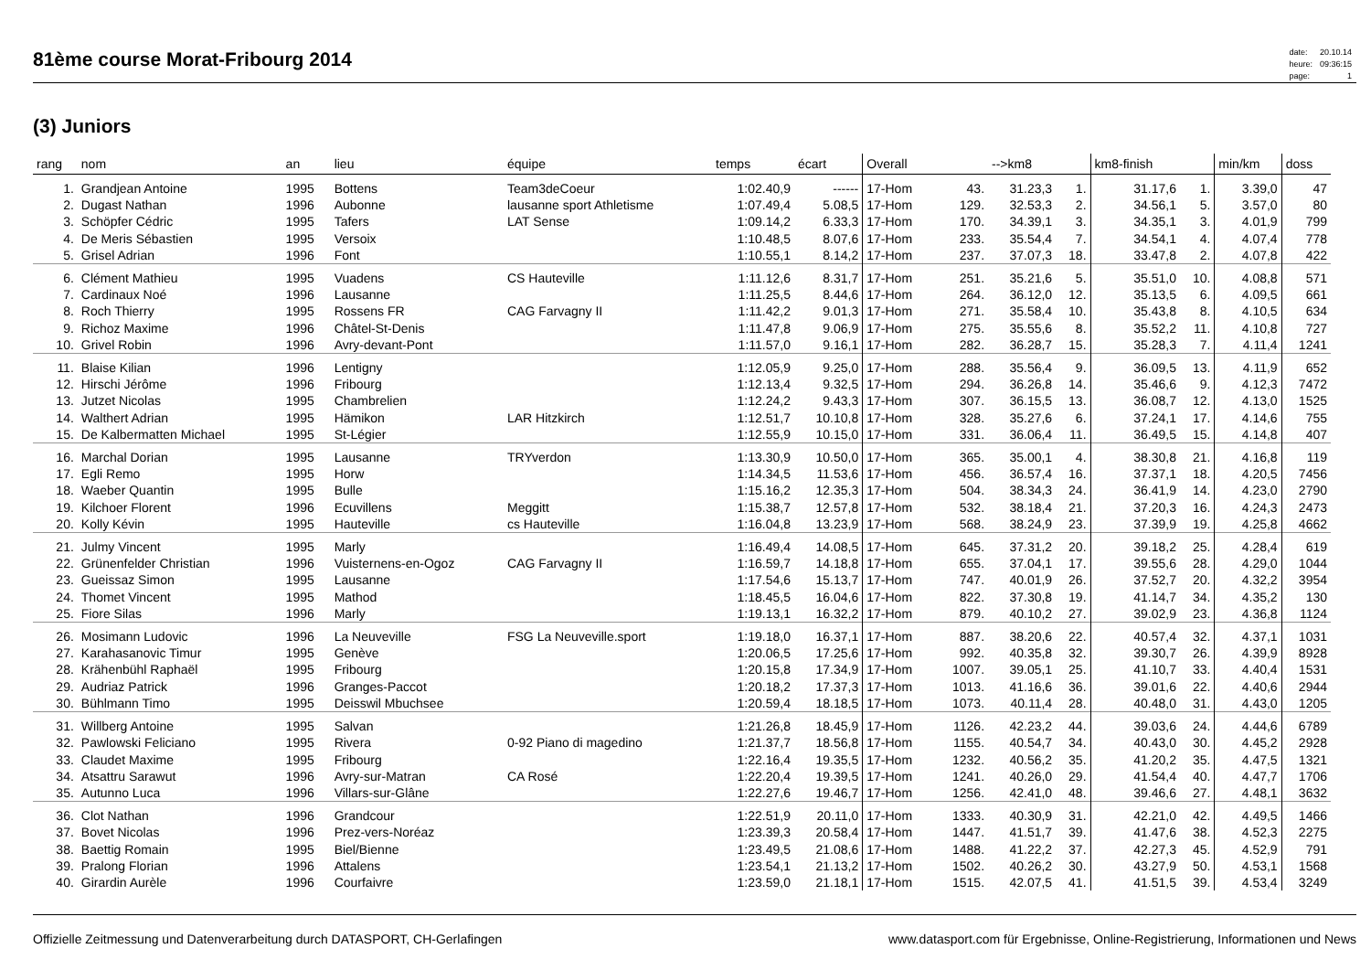81ème course Morat-Fribourg 2014
| date: | 20.10.14 |
| heure: | 09:36:15 |
| page: | 1 |
(3) Juniors
| rang | nom | an | lieu | équipe | temps | écart | Overall | | -->km8 | | km8-finish | | min/km | doss |
| --- | --- | --- | --- | --- | --- | --- | --- | --- | --- | --- | --- | --- | --- | --- |
| 1. | Grandjean Antoine | 1995 | Bottens | Team3deCoeur | 1:02.40,9 | ------ | 17-Hom | 43. | 31.23,3 | 1. | 31.17,6 | 1. | 3.39,0 | 47 |
| 2. | Dugast Nathan | 1996 | Aubonne | lausanne sport Athletisme | 1:07.49,4 | 5.08,5 | 17-Hom | 129. | 32.53,3 | 2. | 34.56,1 | 5. | 3.57,0 | 80 |
| 3. | Schöpfer Cédric | 1995 | Tafers | LAT Sense | 1:09.14,2 | 6.33,3 | 17-Hom | 170. | 34.39,1 | 3. | 34.35,1 | 3. | 4.01,9 | 799 |
| 4. | De Meris Sébastien | 1995 | Versoix | | 1:10.48,5 | 8.07,6 | 17-Hom | 233. | 35.54,4 | 7. | 34.54,1 | 4. | 4.07,4 | 778 |
| 5. | Grisel Adrian | 1996 | Font | | 1:10.55,1 | 8.14,2 | 17-Hom | 237. | 37.07,3 | 18. | 33.47,8 | 2. | 4.07,8 | 422 |
| 6. | Clément Mathieu | 1995 | Vuadens | CS Hauteville | 1:11.12,6 | 8.31,7 | 17-Hom | 251. | 35.21,6 | 5. | 35.51,0 | 10. | 4.08,8 | 571 |
| 7. | Cardinaux Noé | 1996 | Lausanne | | 1:11.25,5 | 8.44,6 | 17-Hom | 264. | 36.12,0 | 12. | 35.13,5 | 6. | 4.09,5 | 661 |
| 8. | Roch Thierry | 1995 | Rossens FR | CAG Farvagny II | 1:11.42,2 | 9.01,3 | 17-Hom | 271. | 35.58,4 | 10. | 35.43,8 | 8. | 4.10,5 | 634 |
| 9. | Richoz Maxime | 1996 | Châtel-St-Denis | | 1:11.47,8 | 9.06,9 | 17-Hom | 275. | 35.55,6 | 8. | 35.52,2 | 11. | 4.10,8 | 727 |
| 10. | Grivel Robin | 1996 | Avry-devant-Pont | | 1:11.57,0 | 9.16,1 | 17-Hom | 282. | 36.28,7 | 15. | 35.28,3 | 7. | 4.11,4 | 1241 |
| 11. | Blaise Kilian | 1996 | Lentigny | | 1:12.05,9 | 9.25,0 | 17-Hom | 288. | 35.56,4 | 9. | 36.09,5 | 13. | 4.11,9 | 652 |
| 12. | Hirschi Jérôme | 1996 | Fribourg | | 1:12.13,4 | 9.32,5 | 17-Hom | 294. | 36.26,8 | 14. | 35.46,6 | 9. | 4.12,3 | 7472 |
| 13. | Jutzet Nicolas | 1995 | Chambrelien | | 1:12.24,2 | 9.43,3 | 17-Hom | 307. | 36.15,5 | 13. | 36.08,7 | 12. | 4.13,0 | 1525 |
| 14. | Walthert Adrian | 1995 | Hämikon | LAR Hitzkirch | 1:12.51,7 | 10.10,8 | 17-Hom | 328. | 35.27,6 | 6. | 37.24,1 | 17. | 4.14,6 | 755 |
| 15. | De Kalbermatten Michael | 1995 | St-Légier | | 1:12.55,9 | 10.15,0 | 17-Hom | 331. | 36.06,4 | 11. | 36.49,5 | 15. | 4.14,8 | 407 |
| 16. | Marchal Dorian | 1995 | Lausanne | TRYverdon | 1:13.30,9 | 10.50,0 | 17-Hom | 365. | 35.00,1 | 4. | 38.30,8 | 21. | 4.16,8 | 119 |
| 17. | Egli Remo | 1995 | Horw | | 1:14.34,5 | 11.53,6 | 17-Hom | 456. | 36.57,4 | 16. | 37.37,1 | 18. | 4.20,5 | 7456 |
| 18. | Waeber Quantin | 1995 | Bulle | | 1:15.16,2 | 12.35,3 | 17-Hom | 504. | 38.34,3 | 24. | 36.41,9 | 14. | 4.23,0 | 2790 |
| 19. | Kilchoer Florent | 1996 | Ecuvillens | Meggitt | 1:15.38,7 | 12.57,8 | 17-Hom | 532. | 38.18,4 | 21. | 37.20,3 | 16. | 4.24,3 | 2473 |
| 20. | Kolly Kévin | 1995 | Hauteville | cs Hauteville | 1:16.04,8 | 13.23,9 | 17-Hom | 568. | 38.24,9 | 23. | 37.39,9 | 19. | 4.25,8 | 4662 |
| 21. | Julmy Vincent | 1995 | Marly | | 1:16.49,4 | 14.08,5 | 17-Hom | 645. | 37.31,2 | 20. | 39.18,2 | 25. | 4.28,4 | 619 |
| 22. | Grünenfelder Christian | 1996 | Vuisternens-en-Ogoz | CAG Farvagny II | 1:16.59,7 | 14.18,8 | 17-Hom | 655. | 37.04,1 | 17. | 39.55,6 | 28. | 4.29,0 | 1044 |
| 23. | Gueissaz Simon | 1995 | Lausanne | | 1:17.54,6 | 15.13,7 | 17-Hom | 747. | 40.01,9 | 26. | 37.52,7 | 20. | 4.32,2 | 3954 |
| 24. | Thomet Vincent | 1995 | Mathod | | 1:18.45,5 | 16.04,6 | 17-Hom | 822. | 37.30,8 | 19. | 41.14,7 | 34. | 4.35,2 | 130 |
| 25. | Fiore Silas | 1996 | Marly | | 1:19.13,1 | 16.32,2 | 17-Hom | 879. | 40.10,2 | 27. | 39.02,9 | 23. | 4.36,8 | 1124 |
| 26. | Mosimann Ludovic | 1996 | La Neuveville | FSG La Neuveville.sport | 1:19.18,0 | 16.37,1 | 17-Hom | 887. | 38.20,6 | 22. | 40.57,4 | 32. | 4.37,1 | 1031 |
| 27. | Karahasanovic Timur | 1995 | Genève | | 1:20.06,5 | 17.25,6 | 17-Hom | 992. | 40.35,8 | 32. | 39.30,7 | 26. | 4.39,9 | 8928 |
| 28. | Krähenbühl Raphaël | 1995 | Fribourg | | 1:20.15,8 | 17.34,9 | 17-Hom | 1007. | 39.05,1 | 25. | 41.10,7 | 33. | 4.40,4 | 1531 |
| 29. | Audriaz Patrick | 1996 | Granges-Paccot | | 1:20.18,2 | 17.37,3 | 17-Hom | 1013. | 41.16,6 | 36. | 39.01,6 | 22. | 4.40,6 | 2944 |
| 30. | Bühlmann Timo | 1995 | Deisswil Mbuchsee | | 1:20.59,4 | 18.18,5 | 17-Hom | 1073. | 40.11,4 | 28. | 40.48,0 | 31. | 4.43,0 | 1205 |
| 31. | Willberg Antoine | 1995 | Salvan | | 1:21.26,8 | 18.45,9 | 17-Hom | 1126. | 42.23,2 | 44. | 39.03,6 | 24. | 4.44,6 | 6789 |
| 32. | Pawlowski Feliciano | 1995 | Rivera | 0-92 Piano di magedino | 1:21.37,7 | 18.56,8 | 17-Hom | 1155. | 40.54,7 | 34. | 40.43,0 | 30. | 4.45,2 | 2928 |
| 33. | Claudet Maxime | 1995 | Fribourg | | 1:22.16,4 | 19.35,5 | 17-Hom | 1232. | 40.56,2 | 35. | 41.20,2 | 35. | 4.47,5 | 1321 |
| 34. | Atsattru Sarawut | 1996 | Avry-sur-Matran | CA Rosé | 1:22.20,4 | 19.39,5 | 17-Hom | 1241. | 40.26,0 | 29. | 41.54,4 | 40. | 4.47,7 | 1706 |
| 35. | Autunno Luca | 1996 | Villars-sur-Glâne | | 1:22.27,6 | 19.46,7 | 17-Hom | 1256. | 42.41,0 | 48. | 39.46,6 | 27. | 4.48,1 | 3632 |
| 36. | Clot Nathan | 1996 | Grandcour | | 1:22.51,9 | 20.11,0 | 17-Hom | 1333. | 40.30,9 | 31. | 42.21,0 | 42. | 4.49,5 | 1466 |
| 37. | Bovet Nicolas | 1996 | Prez-vers-Noréaz | | 1:23.39,3 | 20.58,4 | 17-Hom | 1447. | 41.51,7 | 39. | 41.47,6 | 38. | 4.52,3 | 2275 |
| 38. | Baettig Romain | 1995 | Biel/Bienne | | 1:23.49,5 | 21.08,6 | 17-Hom | 1488. | 41.22,2 | 37. | 42.27,3 | 45. | 4.52,9 | 791 |
| 39. | Pralong Florian | 1996 | Attalens | | 1:23.54,1 | 21.13,2 | 17-Hom | 1502. | 40.26,2 | 30. | 43.27,9 | 50. | 4.53,1 | 1568 |
| 40. | Girardin Aurèle | 1996 | Courfaivre | | 1:23.59,0 | 21.18,1 | 17-Hom | 1515. | 42.07,5 | 41. | 41.51,5 | 39. | 4.53,4 | 3249 |
Offizielle Zeitmessung und Datenverarbeitung durch DATASPORT, CH-Gerlafingen www.datasport.com für Ergebnisse, Online-Registrierung, Informationen und News